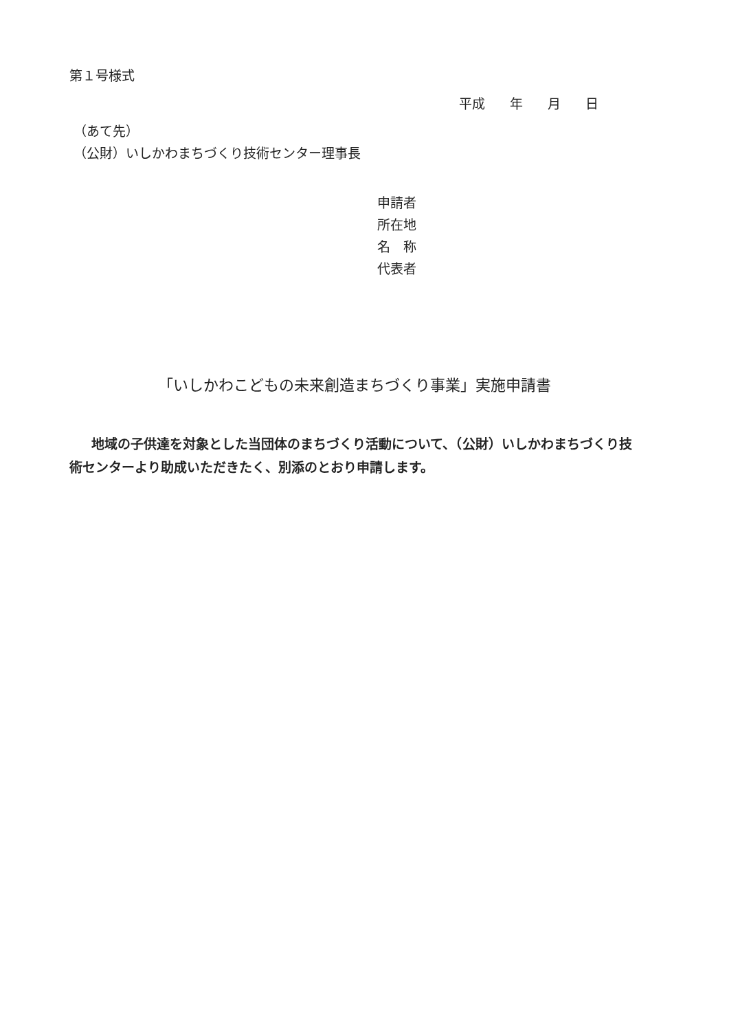第１号様式
平成 年 月 日
（あて先）
（公財）いしかわまちづくり技術センター理事長
申請者
所在地
名　称
代表者
「いしかわこどもの未来創造まちづくり事業」実施申請書
地域の子供達を対象とした当団体のまちづくり活動について、（公財）いしかわまちづくり技術センターより助成いただきたく、別添のとおり申請します。